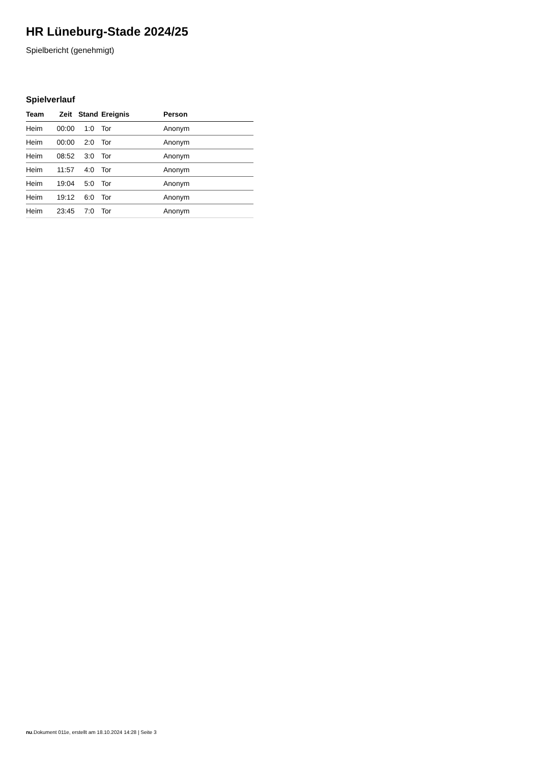HR Lüneburg-Stade 2024/25
Spielbericht (genehmigt)
Spielverlauf
| Team | Zeit | Stand | Ereignis | Person |
| --- | --- | --- | --- | --- |
| Heim | 00:00 | 1:0 | Tor | Anonym |
| Heim | 00:00 | 2:0 | Tor | Anonym |
| Heim | 08:52 | 3:0 | Tor | Anonym |
| Heim | 11:57 | 4:0 | Tor | Anonym |
| Heim | 19:04 | 5:0 | Tor | Anonym |
| Heim | 19:12 | 6:0 | Tor | Anonym |
| Heim | 23:45 | 7:0 | Tor | Anonym |
nu.Dokument 011e, erstellt am 18.10.2024 14:28 | Seite 3